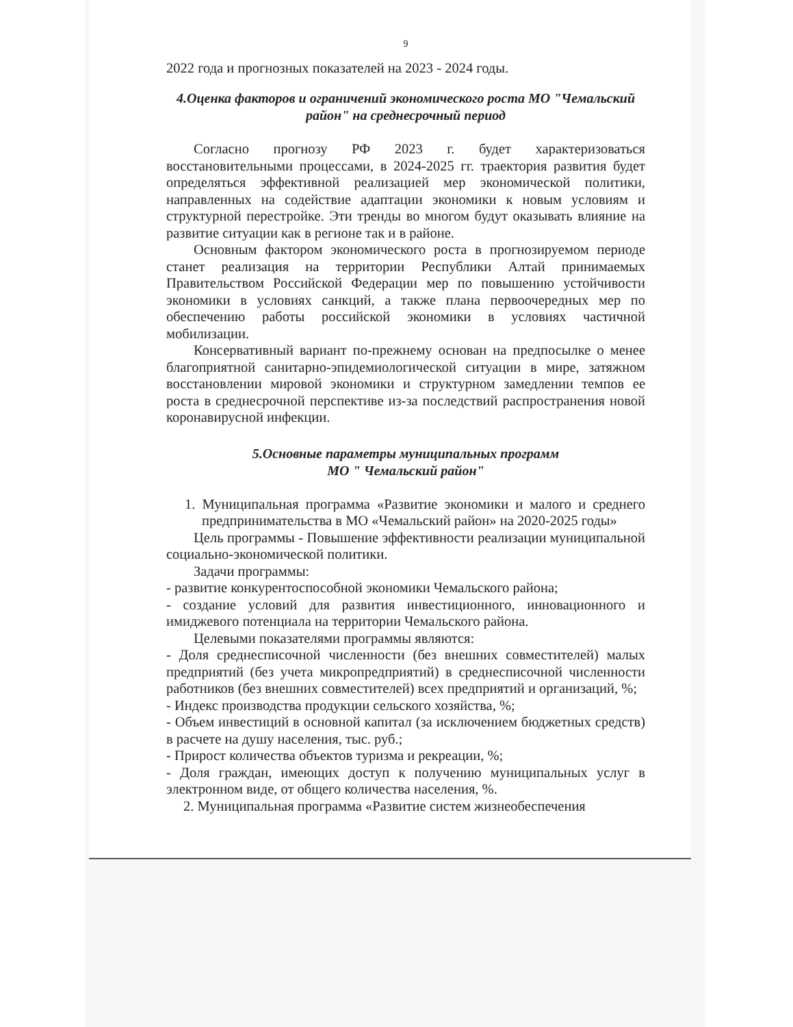9
2022 года и прогнозных показателей на 2023 - 2024 годы.
4.Оценка факторов и ограничений экономического роста МО "Чемальский район" на среднесрочный период
Согласно прогнозу РФ 2023 г. будет характеризоваться восстановительными процессами, в 2024-2025 гг. траектория развития будет определяться эффективной реализацией мер экономической политики, направленных на содействие адаптации экономики к новым условиям и структурной перестройке. Эти тренды во многом будут оказывать влияние на развитие ситуации как в регионе так и в районе.
Основным фактором экономического роста в прогнозируемом периоде станет реализация на территории Республики Алтай принимаемых Правительством Российской Федерации мер по повышению устойчивости экономики в условиях санкций, а также плана первоочередных мер по обеспечению работы российской экономики в условиях частичной мобилизации.
Консервативный вариант по-прежнему основан на предпосылке о менее благоприятной санитарно-эпидемиологической ситуации в мире, затяжном восстановлении мировой экономики и структурном замедлении темпов ее роста в среднесрочной перспективе из-за последствий распространения новой коронавирусной инфекции.
5.Основные параметры муниципальных программ
МО " Чемальский район"
1. Муниципальная программа «Развитие экономики и малого и среднего предпринимательства в МО «Чемальский район» на 2020-2025 годы»
Цель программы - Повышение эффективности реализации муниципальной социально-экономической политики.
Задачи программы:
- развитие конкурентоспособной экономики Чемальского района;
- создание условий для развития инвестиционного, инновационного и имиджевого потенциала на территории Чемальского района.
Целевыми показателями программы являются:
- Доля среднесписочной численности (без внешних совместителей) малых предприятий (без учета микропредприятий) в среднесписочной численности работников (без внешних совместителей) всех предприятий и организаций, %;
- Индекс производства продукции сельского хозяйства, %;
- Объем инвестиций в основной капитал (за исключением бюджетных средств) в расчете на душу населения, тыс. руб.;
- Прирост количества объектов туризма и рекреации, %;
- Доля граждан, имеющих доступ к получению муниципальных услуг в электронном виде, от общего количества населения, %.
2. Муниципальная программа «Развитие систем жизнеобеспечения